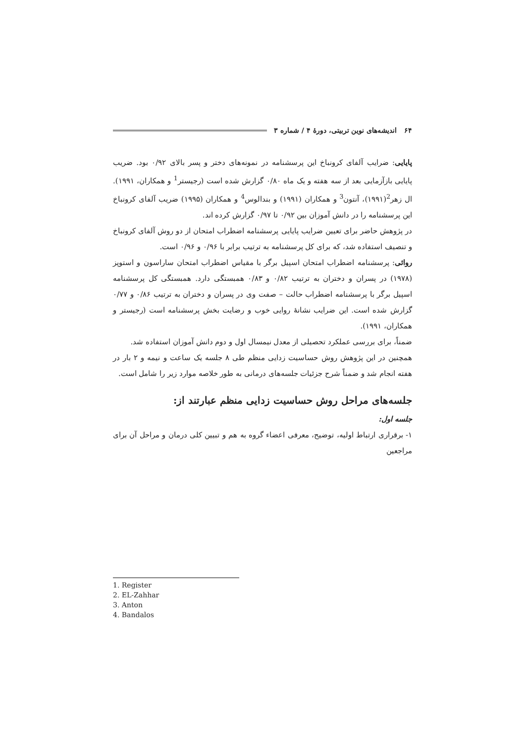۶۴ اندیشه‌های نوین تربیتی، دورهٔ ۴ / شماره ۳
پایایی: ضرایب آلفای کرونباخ این پرسشنامه در نمونه‌های دختر و پسر بالای ۰/۹۲ بود. ضریب پایایی بازآزمایی بعد از سه هفته و یک ماه ۰/۸۰ گزارش شده است (رجیستر<sup>1</sup> و همکاران، ۱۹۹۱). ال زهر<sup>2</sup>(۱۹۹۱)، آنتون<sup>3</sup> و همکاران (۱۹۹۱) و بندالوس<sup>4</sup> و همکاران (۱۹۹۵) ضریب آلفای کرونباخ این پرسشنامه را در دانش آموزان بین ۰/۹۲ تا ۰/۹۷ گزارش کرده اند.
در پژوهش حاضر برای تعیین ضرایب پایایی پرسشنامه اضطراب امتحان از دو روش آلفای کرونباخ و تنصیف استفاده شد، که برای کل پرسشنامه به ترتیب برابر با ۰/۹۶ و ۰/۹۶ است.
روائی: پرسشنامه اضطراب امتحان اسپیل برگر با مقیاس اضطراب امتحان ساراسون و استوپز (۱۹۷۸) در پسران و دختران به ترتیب ۰/۸۲ و ۰/۸۳ همبستگی دارد. همبستگی کل پرسشنامه اسپیل برگر با پرسشنامه اضطراب حالت – صفت وی در پسران و دختران به ترتیب ۰/۸۶ و ۰/۷۷ گزارش شده است. این ضرایب نشانهٔ روایی خوب و رضایت بخش پرسشنامه است (رجیستر و همکاران، ۱۹۹۱).
ضمناً، برای بررسی عملکرد تحصیلی از معدل نیمسال اول و دوم دانش آموزان استفاده شد.
همچنین در این پژوهش روش حساسیت زدایی منظم طی ۸ جلسه یک ساعت و نیمه و ۲ بار در هفته انجام شد و ضمناً شرح جزئیات جلسه‌های درمانی به طور خلاصه موارد زیر را شامل است.
جلسه‌های مراحل روش حساسیت زدایی منظم عبارتند از:
جلسه اول:
۱- برقراری ارتباط اولیه، توضیح، معرفی اعضاء گروه به هم و تبیین کلی درمان و مراحل آن برای مراجعین
1. Register
2. EL-Zahhar
3. Anton
4. Bandalos